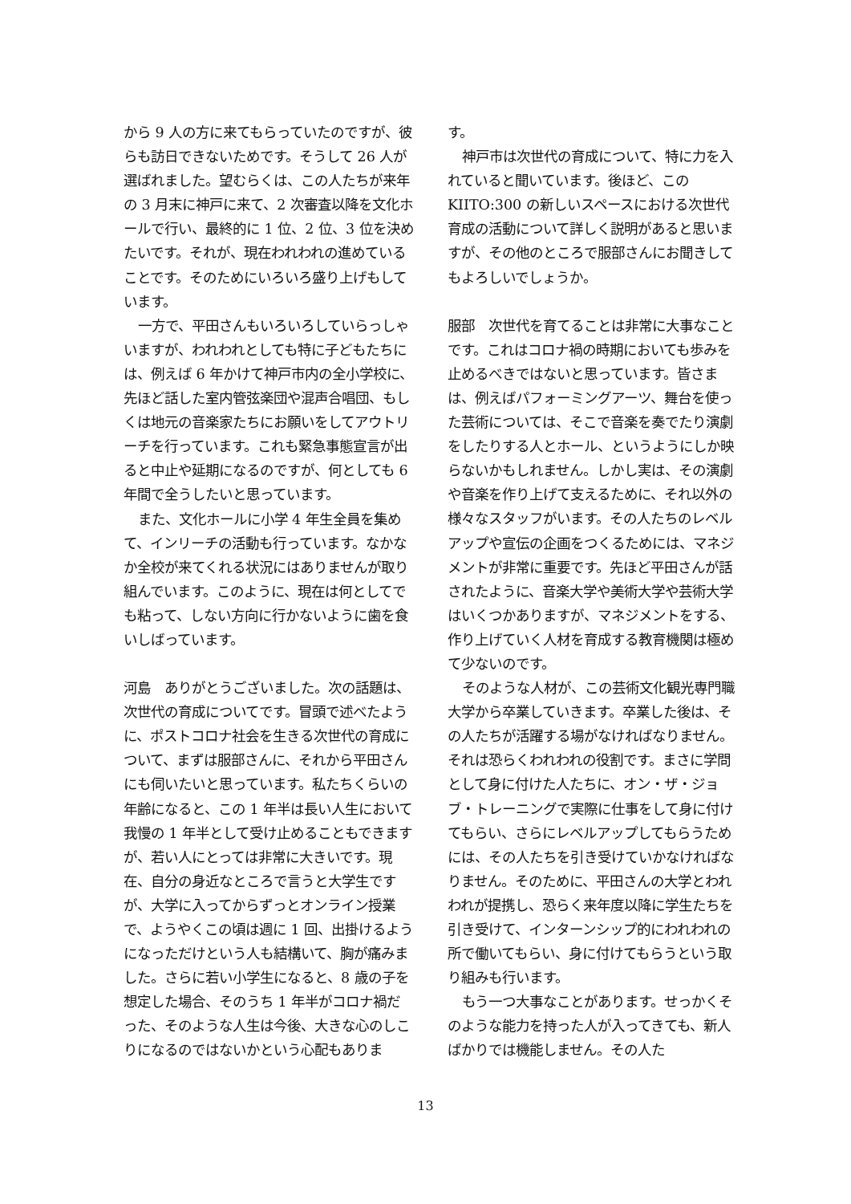から 9 人の方に来てもらっていたのですが、彼らも訪日できないためです。そうして 26 人が選ばれました。望むらくは、この人たちが来年の 3 月末に神戸に来て、2 次審査以降を文化ホールで行い、最終的に 1 位、2 位、3 位を決めたいです。それが、現在われわれの進めていることです。そのためにいろいろ盛り上げもしています。
一方で、平田さんもいろいろしていらっしゃいますが、われわれとしても特に子どもたちには、例えば 6 年かけて神戸市内の全小学校に、先ほど話した室内管弦楽団や混声合唱団、もしくは地元の音楽家たちにお願いをしてアウトリーチを行っています。これも緊急事態宣言が出ると中止や延期になるのですが、何としても 6 年間で全うしたいと思っています。
また、文化ホールに小学 4 年生全員を集めて、インリーチの活動も行っています。なかなか全校が来てくれる状況にはありませんが取り組んでいます。このように、現在は何としてでも粘って、しない方向に行かないように歯を食いしばっています。
河島　ありがとうございました。次の話題は、次世代の育成についてです。冒頭で述べたように、ポストコロナ社会を生きる次世代の育成について、まずは服部さんに、それから平田さんにも伺いたいと思っています。私たちくらいの年齢になると、この 1 年半は長い人生において我慢の 1 年半として受け止めることもできますが、若い人にとっては非常に大きいです。現在、自分の身近なところで言うと大学生ですが、大学に入ってからずっとオンライン授業で、ようやくこの頃は週に 1 回、出掛けるようになっただけという人も結構いて、胸が痛みました。さらに若い小学生になると、8 歳の子を想定した場合、そのうち 1 年半がコロナ禍だった、そのような人生は今後、大きな心のしこりになるのではないかという心配もありま
す。
神戸市は次世代の育成について、特に力を入れていると聞いています。後ほど、この KIITO:300 の新しいスペースにおける次世代育成の活動について詳しく説明があると思いますが、その他のところで服部さんにお聞きしてもよろしいでしょうか。
服部　次世代を育てることは非常に大事なことです。これはコロナ禍の時期においても歩みを止めるべきではないと思っています。皆さまは、例えばパフォーミングアーツ、舞台を使った芸術については、そこで音楽を奏でたり演劇をしたりする人とホール、というようにしか映らないかもしれません。しかし実は、その演劇や音楽を作り上げて支えるために、それ以外の様々なスタッフがいます。その人たちのレベルアップや宣伝の企画をつくるためには、マネジメントが非常に重要です。先ほど平田さんが話されたように、音楽大学や美術大学や芸術大学はいくつかありますが、マネジメントをする、作り上げていく人材を育成する教育機関は極めて少ないのです。
そのような人材が、この芸術文化観光専門職大学から卒業していきます。卒業した後は、その人たちが活躍する場がなければなりません。それは恐らくわれわれの役割です。まさに学問として身に付けた人たちに、オン・ザ・ジョブ・トレーニングで実際に仕事をして身に付けてもらい、さらにレベルアップしてもらうためには、その人たちを引き受けていかなければなりません。そのために、平田さんの大学とわれわれが提携し、恐らく来年度以降に学生たちを引き受けて、インターンシップ的にわれわれの所で働いてもらい、身に付けてもらうという取り組みも行います。
もう一つ大事なことがあります。せっかくそのような能力を持った人が入ってきても、新人ばかりでは機能しません。その人た
13